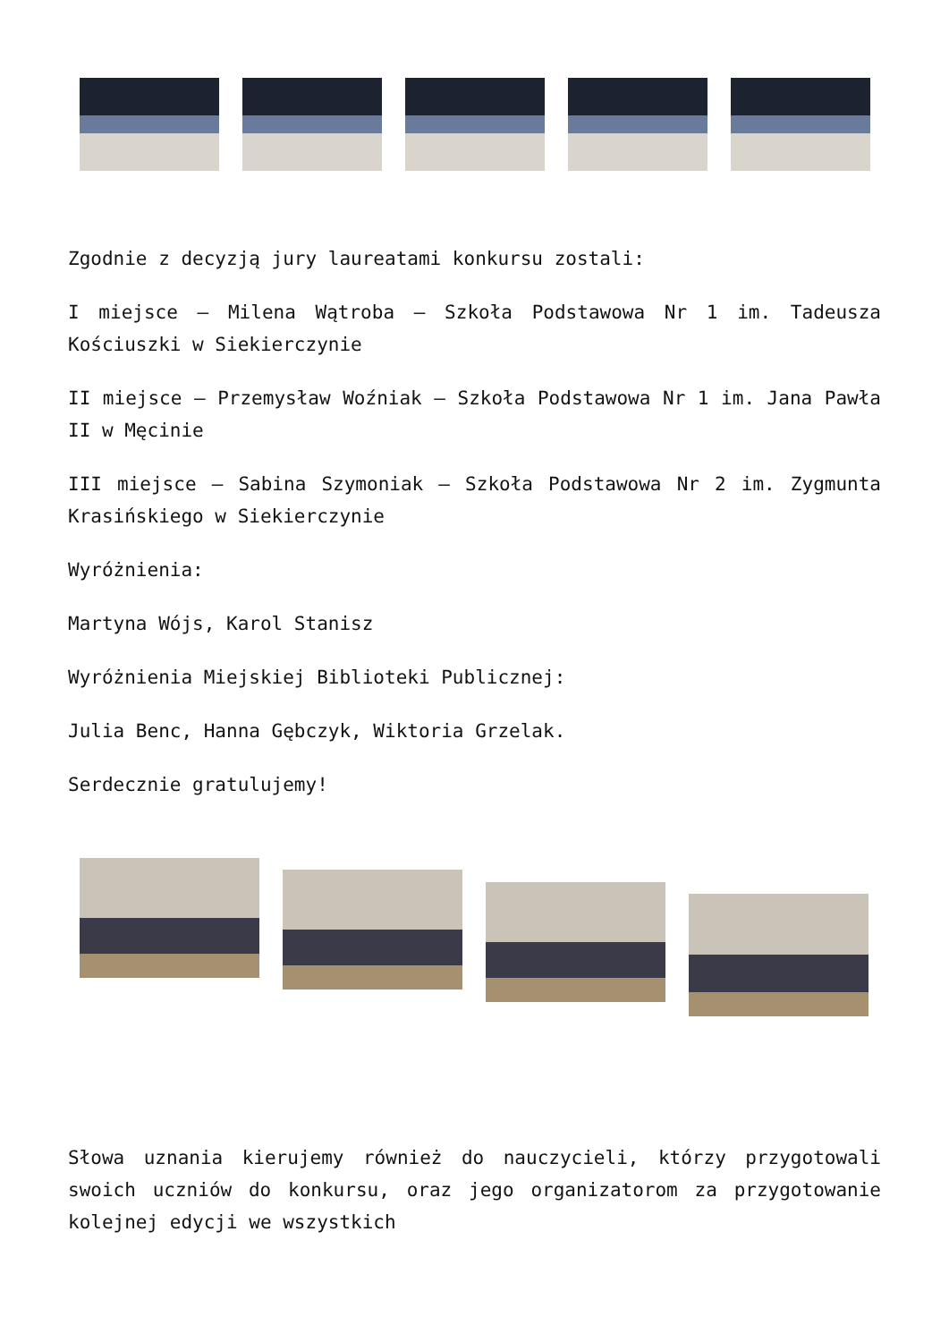Zgodnie z decyzją jury laureatami konkursu zostali:
I miejsce – Milena Wątroba – Szkoła Podstawowa Nr 1 im. Tadeusza Kościuszki w Siekierczynie
II miejsce – Przemysław Woźniak – Szkoła Podstawowa Nr 1 im. Jana Pawła II w Męcinie
III miejsce – Sabina Szymoniak – Szkoła Podstawowa Nr 2 im. Zygmunta Krasińskiego w Siekierczynie
Wyróżnienia:
Martyna Wójs, Karol Stanisz
Wyróżnienia Miejskiej Biblioteki Publicznej:
Julia Benc, Hanna Gębczyk, Wiktoria Grzelak.
Serdecznie gratulujemy!
Słowa uznania kierujemy również do nauczycieli, którzy przygotowali swoich uczniów do konkursu, oraz jego organizatorom za przygotowanie kolejnej edycji we wszystkich